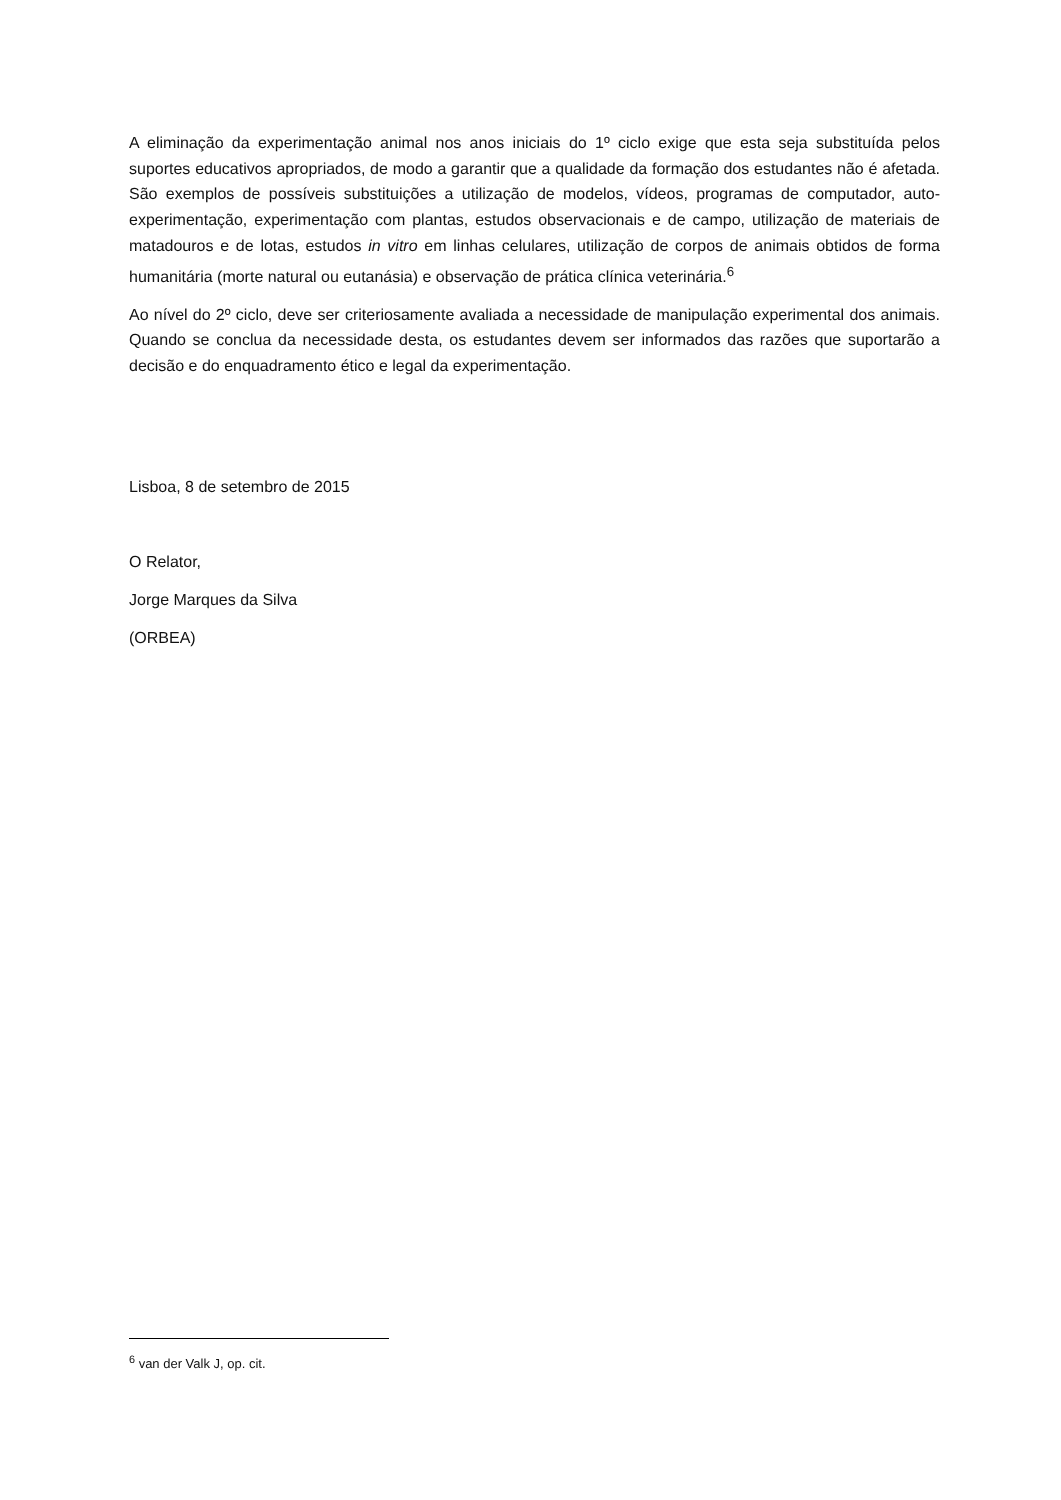A eliminação da experimentação animal nos anos iniciais do 1º ciclo exige que esta seja substituída pelos suportes educativos apropriados, de modo a garantir que a qualidade da formação dos estudantes não é afetada. São exemplos de possíveis substituições a utilização de modelos, vídeos, programas de computador, auto-experimentação, experimentação com plantas, estudos observacionais e de campo, utilização de materiais de matadouros e de lotas, estudos in vitro em linhas celulares, utilização de corpos de animais obtidos de forma humanitária (morte natural ou eutanásia) e observação de prática clínica veterinária.<sup>6</sup>
Ao nível do 2º ciclo, deve ser criteriosamente avaliada a necessidade de manipulação experimental dos animais. Quando se conclua da necessidade desta, os estudantes devem ser informados das razões que suportarão a decisão e do enquadramento ético e legal da experimentação.
Lisboa, 8 de setembro de 2015
O Relator,
Jorge Marques da Silva
(ORBEA)
<sup>6</sup> van der Valk J, op. cit.